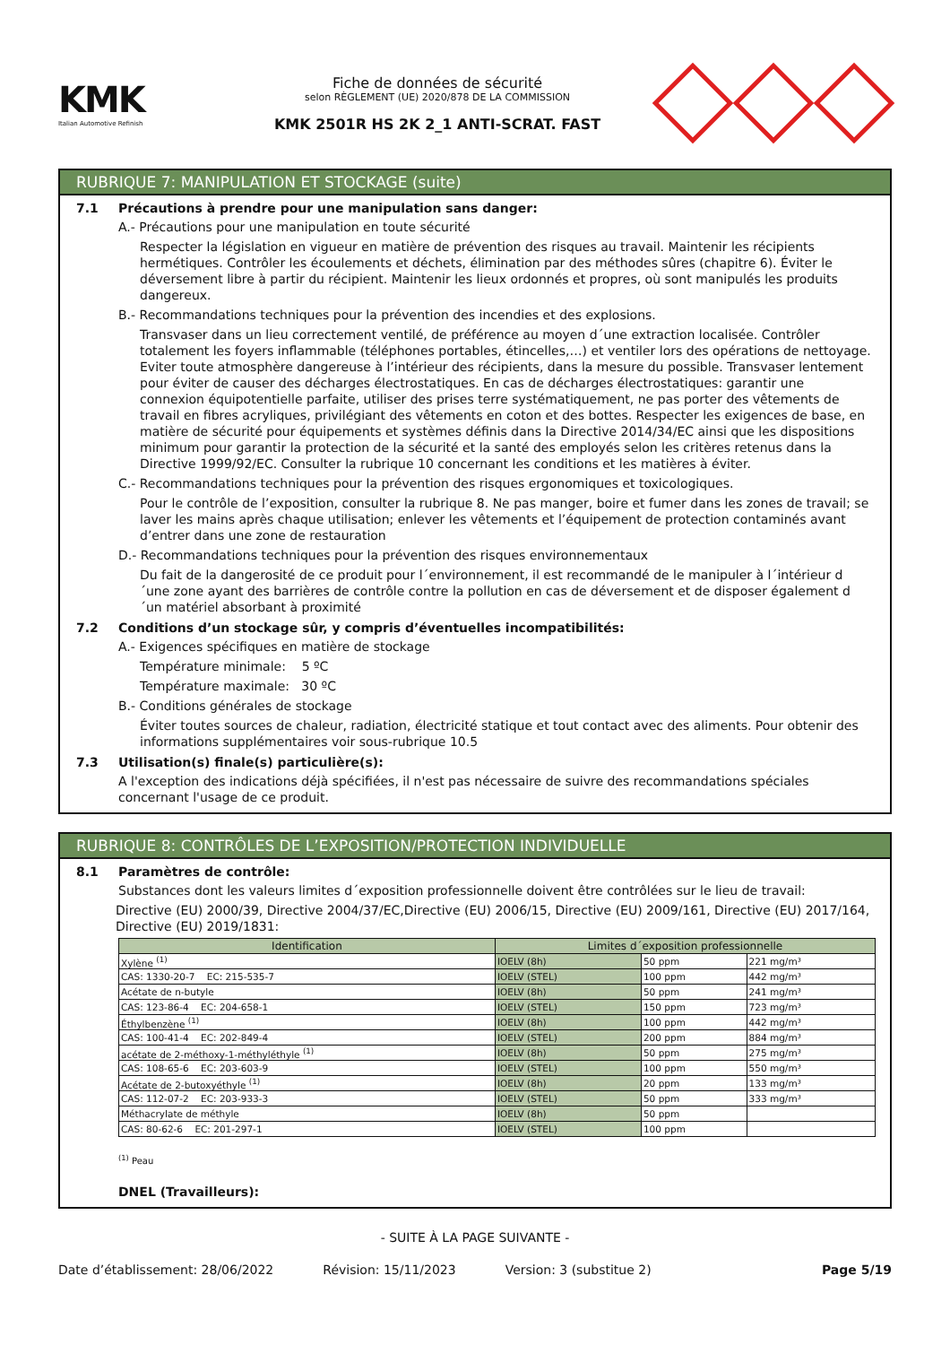KMK
Italian Automotive Refinish
Fiche de données de sécurité
selon RÈGLEMENT (UE) 2020/878 DE LA COMMISSION
KMK 2501R HS 2K 2_1 ANTI-SCRAT. FAST
RUBRIQUE 7: MANIPULATION ET STOCKAGE (suite)
7.1 Précautions à prendre pour une manipulation sans danger:
A.- Précautions pour une manipulation en toute sécurité
Respecter la législation en vigueur en matière de prévention des risques au travail. Maintenir les récipients hermétiques. Contrôler les écoulements et déchets, élimination par des méthodes sûres (chapitre 6). Éviter le déversement libre à partir du récipient. Maintenir les lieux ordonnés et propres, où sont manipulés les produits dangereux.
B.- Recommandations techniques pour la prévention des incendies et des explosions.
Transvaser dans un lieu correctement ventilé, de préférence au moyen d´une extraction localisée. Contrôler totalement les foyers inflammable (téléphones portables, étincelles,…) et ventiler lors des opérations de nettoyage. Eviter toute atmosphère dangereuse à l’intérieur des récipients, dans la mesure du possible. Transvaser lentement pour éviter de causer des décharges électrostatiques. En cas de décharges électrostatiques: garantir une connexion équipotentielle parfaite, utiliser des prises terre systématiquement, ne pas porter des vêtements de travail en fibres acryliques, privilégiant des vêtements en coton et des bottes. Respecter les exigences de base, en matière de sécurité pour équipements et systèmes définis dans la Directive 2014/34/EC ainsi que les dispositions minimum pour garantir la protection de la sécurité et la santé des employés selon les critères retenus dans la Directive 1999/92/EC. Consulter la rubrique 10 concernant les conditions et les matières à éviter.
C.- Recommandations techniques pour la prévention des risques ergonomiques et toxicologiques.
Pour le contrôle de l’exposition, consulter la rubrique 8. Ne pas manger, boire et fumer dans les zones de travail; se laver les mains après chaque utilisation; enlever les vêtements et l’équipement de protection contaminés avant d’entrer dans une zone de restauration
D.- Recommandations techniques pour la prévention des risques environnementaux
Du fait de la dangerosité de ce produit pour l´environnement, il est recommandé de le manipuler à l´intérieur d´une zone ayant des barrières de contrôle contre la pollution en cas de déversement et de disposer également d´un matériel absorbant à proximité
7.2 Conditions d’un stockage sûr, y compris d’éventuelles incompatibilités:
A.- Exigences spécifiques en matière de stockage
Température minimale: 5 ºC
Température maximale: 30 ºC
B.- Conditions générales de stockage
Éviter toutes sources de chaleur, radiation, électricité statique et tout contact avec des aliments. Pour obtenir des informations supplémentaires voir sous-rubrique 10.5
7.3 Utilisation(s) finale(s) particulière(s):
A l'exception des indications déjà spécifiées, il n'est pas nécessaire de suivre des recommandations spéciales concernant l'usage de ce produit.
RUBRIQUE 8: CONTRÔLES DE L’EXPOSITION/PROTECTION INDIVIDUELLE
8.1 Paramètres de contrôle:
Substances dont les valeurs limites d´exposition professionnelle doivent être contrôlées sur le lieu de travail:
Directive (EU) 2000/39, Directive 2004/37/EC,Directive (EU) 2006/15, Directive (EU) 2009/161, Directive (EU) 2017/164, Directive (EU) 2019/1831:
| Identification | Limites d´exposition professionnelle | | |
| --- | --- | --- | --- |
| Xylène <sup>(1)</sup> | IOELV (8h) | 50 ppm | 221 mg/m³ |
| CAS: 1330-20-7 EC: 215-535-7 | IOELV (STEL) | 100 ppm | 442 mg/m³ |
| Acétate de n-butyle | IOELV (8h) | 50 ppm | 241 mg/m³ |
| CAS: 123-86-4 EC: 204-658-1 | IOELV (STEL) | 150 ppm | 723 mg/m³ |
| Éthylbenzène <sup>(1)</sup> | IOELV (8h) | 100 ppm | 442 mg/m³ |
| CAS: 100-41-4 EC: 202-849-4 | IOELV (STEL) | 200 ppm | 884 mg/m³ |
| acétate de 2-méthoxy-1-méthyléthyle <sup>(1)</sup> | IOELV (8h) | 50 ppm | 275 mg/m³ |
| CAS: 108-65-6 EC: 203-603-9 | IOELV (STEL) | 100 ppm | 550 mg/m³ |
| Acétate de 2-butoxyéthyle <sup>(1)</sup> | IOELV (8h) | 20 ppm | 133 mg/m³ |
| CAS: 112-07-2 EC: 203-933-3 | IOELV (STEL) | 50 ppm | 333 mg/m³ |
| Méthacrylate de méthyle | IOELV (8h) | 50 ppm | |
| CAS: 80-62-6 EC: 201-297-1 | IOELV (STEL) | 100 ppm | |
<sup>(1)</sup> Peau
DNEL (Travailleurs):
- SUITE À LA PAGE SUIVANTE -
Date d’établissement: 28/06/2022 Révision: 15/11/2023 Version: 3 (substitue 2) Page 5/19